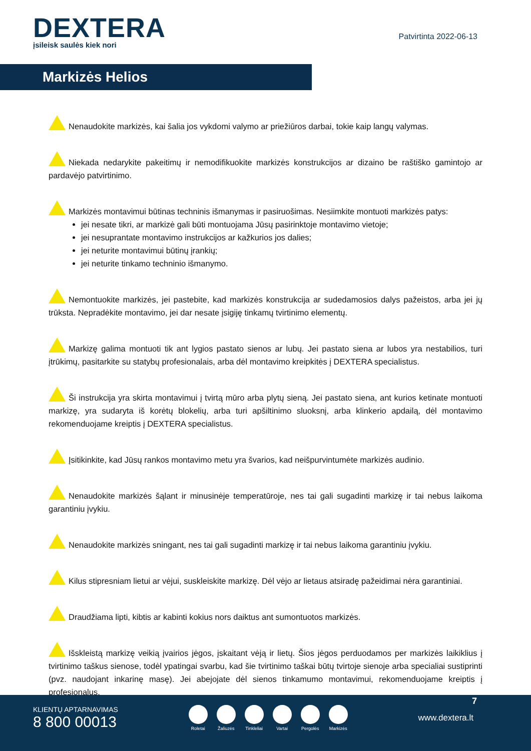DEXTERA
įsileisk saulės kiek nori
Patvirtinta 2022-06-13
Markizės Helios
Nenaudokite markizės, kai šalia jos vykdomi valymo ar priežiūros darbai, tokie kaip langų valymas.
Niekada nedarykite pakeitimų ir nemodifikuokite markizės konstrukcijos ar dizaino be raštiško gamintojo ar pardavėjo patvirtinimo.
Markizės montavimui būtinas techninis išmanymas ir pasiruošimas. Nesiimkite montuoti markizės patys:
jei nesate tikri, ar markizė gali būti montuojama Jūsų pasirinktoje montavimo vietoje;
jei nesuprantate montavimo instrukcijos ar kažkurios jos dalies;
jei neturite montavimui būtinų įrankių;
jei neturite tinkamo techninio išmanymo.
Nemontuokite markizės, jei pastebite, kad markizės konstrukcija ar sudedamosios dalys pažeistos, arba jei jų trūksta. Nepradėkite montavimo, jei dar nesate įsigiję tinkamų tvirtinimo elementų.
Markizę galima montuoti tik ant lygios pastato sienos ar lubų. Jei pastato siena ar lubos yra nestabilios, turi įtrūkimų, pasitarkite su statybų profesionalais, arba dėl montavimo kreipkitės į DEXTERA specialistus.
Ši instrukcija yra skirta montavimui į tvirtą mūro arba plytų sieną. Jei pastato siena, ant kurios ketinate montuoti markizę, yra sudaryta iš korėtų blokelių, arba turi apšiltinimo sluoksnį, arba klinkerio apdailą, dėl montavimo rekomenduojame kreiptis į DEXTERA specialistus.
Įsitikinkite, kad Jūsų rankos montavimo metu yra švarios, kad neišpurvintumėte markizės audinio.
Nenaudokite markizės šąlant ir minusinėje temperatūroje, nes tai gali sugadinti markizę ir tai nebus laikoma garantiniu įvykiu.
Nenaudokite markizės sningant, nes tai gali sugadinti markizę ir tai nebus laikoma garantiniu įvykiu.
Kilus stipresniam lietui ar vėjui, suskleiskite markizę. Dėl vėjo ar lietaus atsiradę pažeidimai nėra garantiniai.
Draudžiama lipti, kibtis ar kabinti kokius nors daiktus ant sumontuotos markizės.
Išskleistą markizę veikią įvairios jėgos, įskaitant vėją ir lietų. Šios jėgos perduodamos per markizės laikiklius į tvirtinimo taškus sienose, todėl ypatingai svarbu, kad šie tvirtinimo taškai būtų tvirtoje sienoje arba specialiai sustiprinti (pvz. naudojant inkarinę masę). Jei abejojate dėl sienos tinkamumo montavimui, rekomenduojame kreiptis į profesionalus.
7
KLIENTŲ APTARNAVIMAS
8 800 00013
Roletai Žaliuzės Tinkleliai Vartai Pergolės Markizės
www.dextera.lt